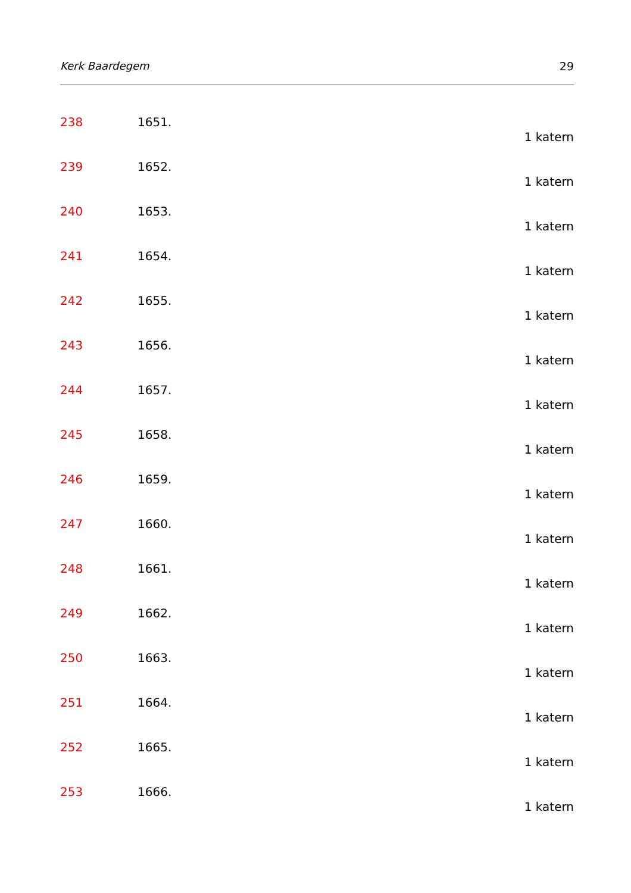Kerk Baardegem 29
238 1651.
1 katern
239 1652.
1 katern
240 1653.
1 katern
241 1654.
1 katern
242 1655.
1 katern
243 1656.
1 katern
244 1657.
1 katern
245 1658.
1 katern
246 1659.
1 katern
247 1660.
1 katern
248 1661.
1 katern
249 1662.
1 katern
250 1663.
1 katern
251 1664.
1 katern
252 1665.
1 katern
253 1666.
1 katern